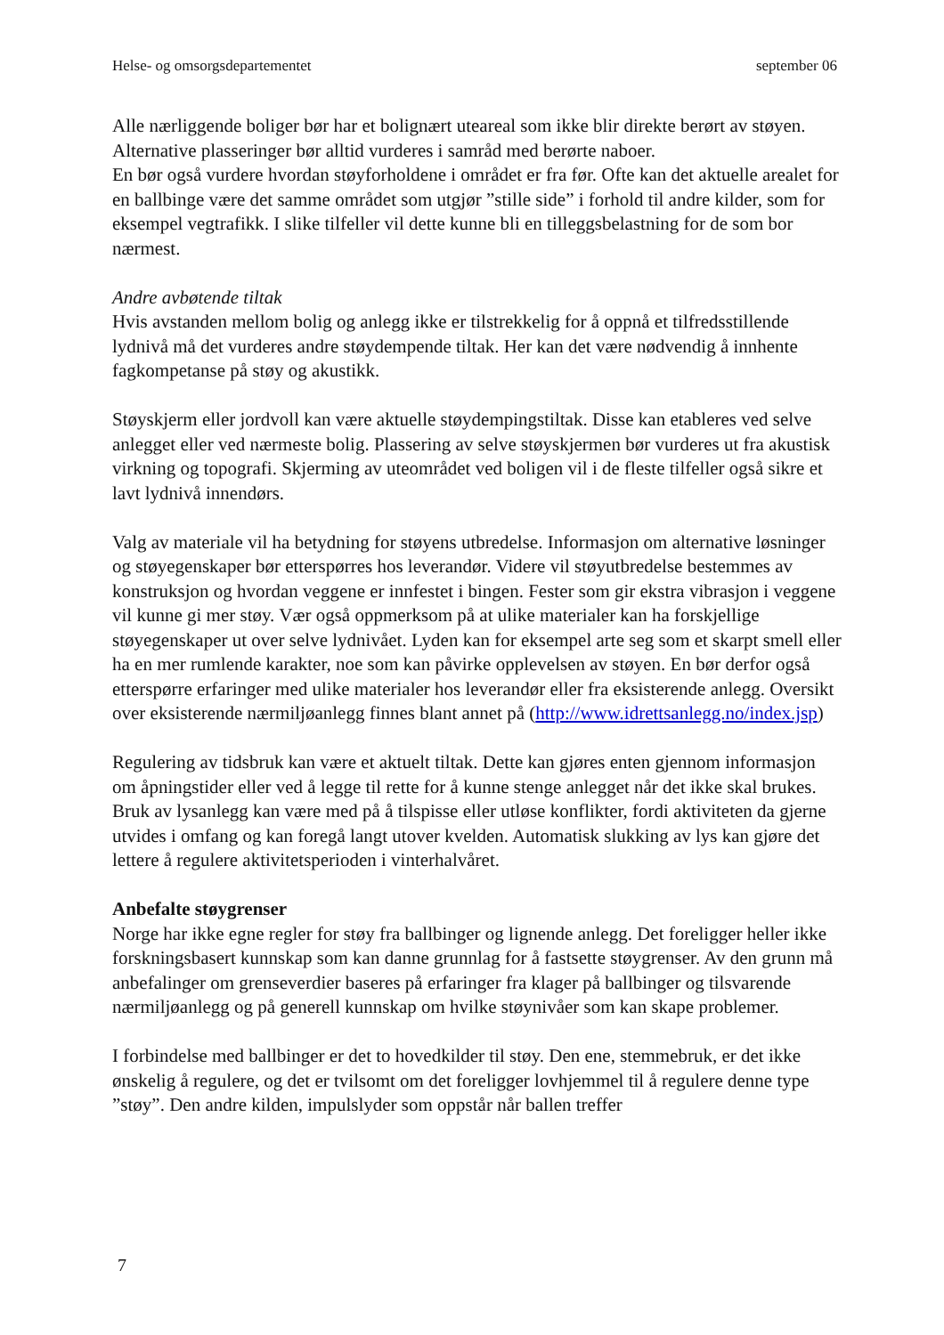Helse- og omsorgsdepartementet september 06
Alle nærliggende boliger bør har et bolignært uteareal som ikke blir direkte berørt av støyen. Alternative plasseringer bør alltid vurderes i samråd med berørte naboer.
En bør også vurdere hvordan støyforholdene i området er fra før. Ofte kan det aktuelle arealet for en ballbinge være det samme området som utgjør ”stille side” i forhold til andre kilder, som for eksempel vegtrafikk. I slike tilfeller vil dette kunne bli en tilleggsbelastning for de som bor nærmest.
Andre avbøtende tiltak
Hvis avstanden mellom bolig og anlegg ikke er tilstrekkelig for å oppnå et tilfredsstillende lydnivå må det vurderes andre støydempende tiltak. Her kan det være nødvendig å innhente fagkompetanse på støy og akustikk.
Støyskjerm eller jordvoll kan være aktuelle støydempingstiltak. Disse kan etableres ved selve anlegget eller ved nærmeste bolig. Plassering av selve støyskjermen bør vurderes ut fra akustisk virkning og topografi. Skjerming av uteområdet ved boligen vil i de fleste tilfeller også sikre et lavt lydnivå innendørs.
Valg av materiale vil ha betydning for støyens utbredelse. Informasjon om alternative løsninger og støyegenskaper bør etterspørres hos leverandør. Videre vil støyutbredelse bestemmes av konstruksjon og hvordan veggene er innfestet i bingen. Fester som gir ekstra vibrasjon i veggene vil kunne gi mer støy. Vær også oppmerksom på at ulike materialer kan ha forskjellige støyegenskaper ut over selve lydnivået. Lyden kan for eksempel arte seg som et skarpt smell eller ha en mer rumlende karakter, noe som kan påvirke opplevelsen av støyen. En bør derfor også etterspørre erfaringer med ulike materialer hos leverandør eller fra eksisterende anlegg. Oversikt over eksisterende nærmiljøanlegg finnes blant annet på (http://www.idrettsanlegg.no/index.jsp)
Regulering av tidsbruk kan være et aktuelt tiltak. Dette kan gjøres enten gjennom informasjon om åpningstider eller ved å legge til rette for å kunne stenge anlegget når det ikke skal brukes. Bruk av lysanlegg kan være med på å tilspisse eller utløse konflikter, fordi aktiviteten da gjerne utvides i omfang og kan foregå langt utover kvelden. Automatisk slukking av lys kan gjøre det lettere å regulere aktivitetsperioden i vinterhalvåret.
Anbefalte støygrenser
Norge har ikke egne regler for støy fra ballbinger og lignende anlegg. Det foreligger heller ikke forskningsbasert kunnskap som kan danne grunnlag for å fastsette støygrenser. Av den grunn må anbefalinger om grenseverdier baseres på erfaringer fra klager på ballbinger og tilsvarende nærmiljøanlegg og på generell kunnskap om hvilke støynivåer som kan skape problemer.
I forbindelse med ballbinger er det to hovedkilder til støy. Den ene, stemmebruk, er det ikke ønskelig å regulere, og det er tvilsomt om det foreligger lovhjemmel til å regulere denne type ”støy”. Den andre kilden, impulslyder som oppstår når ballen treffer
7